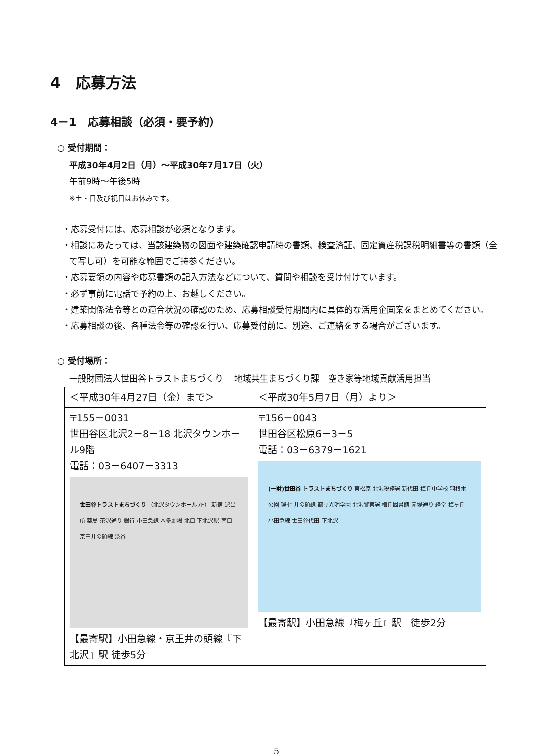4　応募方法
4－1　応募相談（必須・要予約）
○ 受付期間：
平成30年4月2日（月）～平成30年7月17日（火）
午前9時～午後5時
※土・日及び祝日はお休みです。
・応募受付には、応募相談が必須となります。
・相談にあたっては、当該建築物の図面や建築確認申請時の書類、検査済証、固定資産税課税明細書等の書類（全て写し可）を可能な範囲でご持参ください。
・応募要領の内容や応募書類の記入方法などについて、質問や相談を受け付けています。
・必ず事前に電話で予約の上、お越しください。
・建築関係法令等との適合状況の確認のため、応募相談受付期間内に具体的な活用企画案をまとめてください。
・応募相談の後、各種法令等の確認を行い、応募受付前に、別途、ご連絡をする場合がございます。
○ 受付場所：
一般財団法人世田谷トラストまちづくり　 地域共生まちづくり課　空き家等地域貢献活用担当
| ＜平成30年4月27日（金）まで＞ | ＜平成30年5月7日（月）より＞ |
| 〒155－0031 世田谷区北沢2－8－18 北沢タウンホール9階 電話：03－6407－3313 世田谷トラストまちづくり （北沢タウンホール7F） 新宿 派出所 薬局 茶沢通り 銀行 小田急線 本多劇場 北口 下北沢駅 南口 京王井の頭線 渋谷 【最寄駅】小田急線・京王井の頭線『下北沢』駅 徒歩5分 | 〒156－0043 世田谷区松原6－3－5 電話：03－6379－1621 (一財)世田谷 トラストまちづくり 東松原 北沢税務署 新代田 梅丘中学校 羽根木公園 環七 井の頭線 都立光明学園 北沢警察署 梅丘図書館 赤堤通り 経堂 梅ヶ丘 小田急線 世田谷代田 下北沢 【最寄駅】小田急線『梅ヶ丘』駅 徒歩2分 |
5